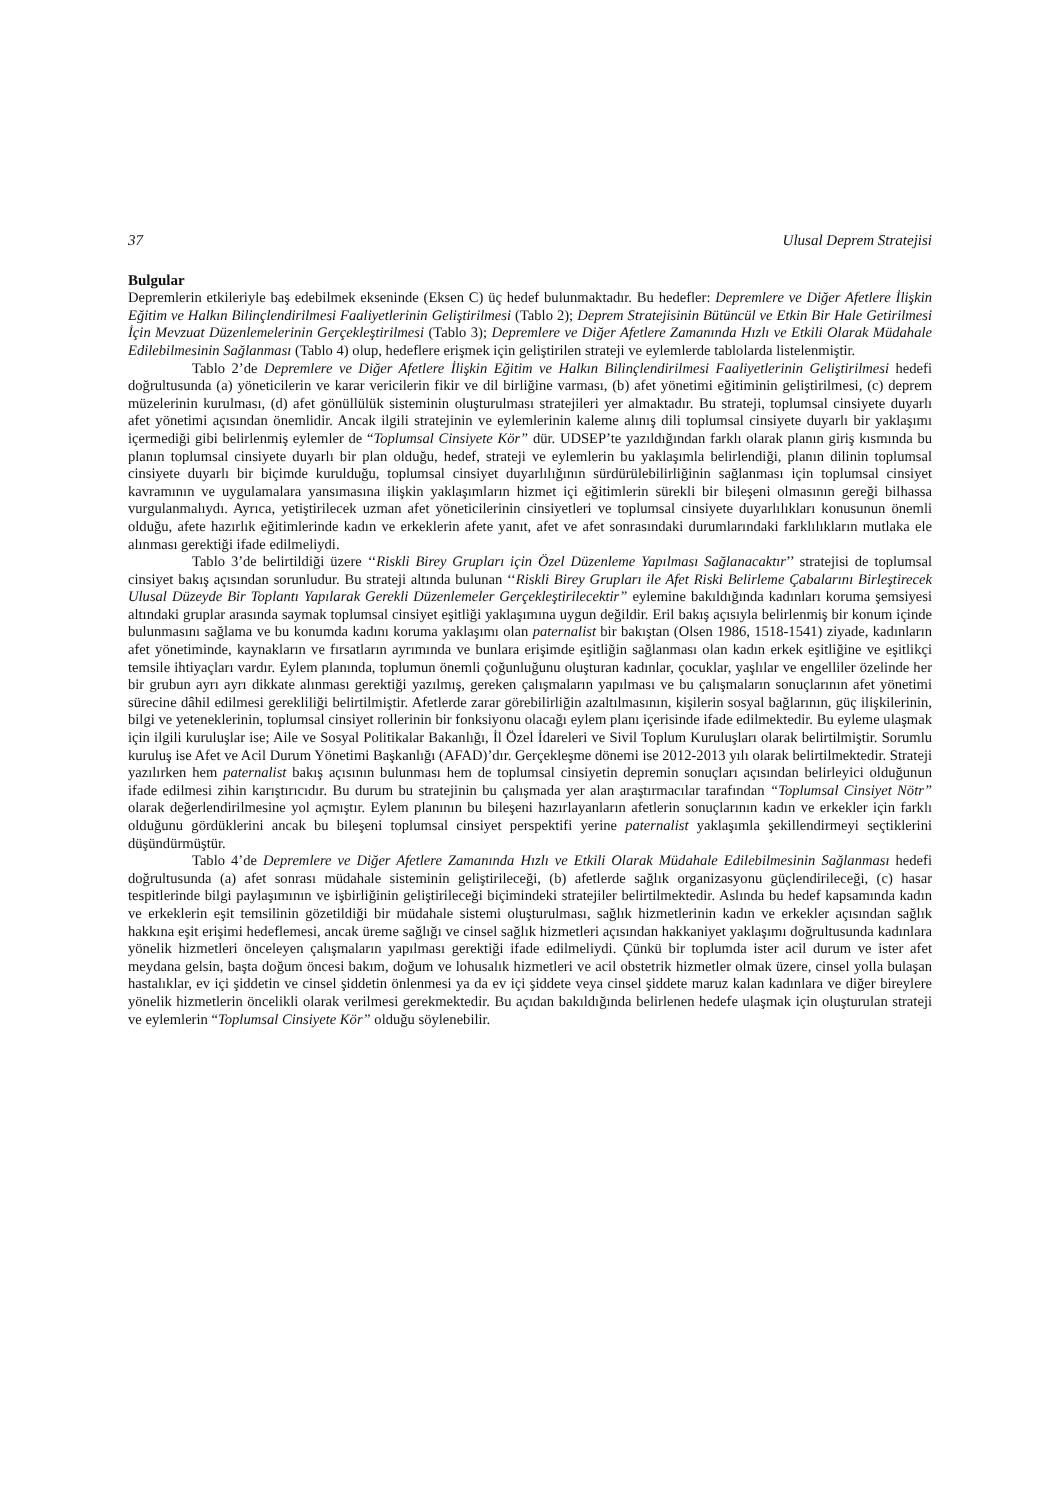37 Ulusal Deprem Stratejisi
Bulgular
Depremlerin etkileriyle baş edebilmek ekseninde (Eksen C) üç hedef bulunmaktadır. Bu hedefler: Depremlere ve Diğer Afetlere İlişkin Eğitim ve Halkın Bilinçlendirilmesi Faaliyetlerinin Geliştirilmesi (Tablo 2); Deprem Stratejisinin Bütüncül ve Etkin Bir Hale Getirilmesi İçin Mevzuat Düzenlemelerinin Gerçekleştirilmesi (Tablo 3); Depremlere ve Diğer Afetlere Zamanında Hızlı ve Etkili Olarak Müdahale Edilebilmesinin Sağlanması (Tablo 4) olup, hedeflere erişmek için geliştirilen strateji ve eylemlerde tablolarda listelenmiştir.
Tablo 2’de Depremlere ve Diğer Afetlere İlişkin Eğitim ve Halkın Bilinçlendirilmesi Faaliyetlerinin Geliştirilmesi hedefi doğrultusunda (a) yöneticilerin ve karar vericilerin fikir ve dil birliğine varması, (b) afet yönetimi eğitiminin geliştirilmesi, (c) deprem müzelerinin kurulması, (d) afet gönüllülük sisteminin oluşturulması stratejileri yer almaktadır. Bu strateji, toplumsal cinsiyete duyarlı afet yönetimi açısından önemlidir. Ancak ilgili stratejinin ve eylemlerinin kaleme alınış dili toplumsal cinsiyete duyarlı bir yaklaşımı içermediği gibi belirlenmiş eylemler de “Toplumsal Cinsiyete Kör” dür. UDSEP’te yazıldığından farklı olarak planın giriş kısmında bu planın toplumsal cinsiyete duyarlı bir plan olduğu, hedef, strateji ve eylemlerin bu yaklaşımla belirlendiği, planın dilinin toplumsal cinsiyete duyarlı bir biçimde kurulduğu, toplumsal cinsiyet duyarlılığının sürdürülebilirliğinin sağlanması için toplumsal cinsiyet kavramının ve uygulamalara yansımasına ilişkin yaklaşımların hizmet içi eğitimlerin sürekli bir bileşeni olmasının gereği bilhassa vurgulanmalıydı. Ayrıca, yetiştirilecek uzman afet yöneticilerinin cinsiyetleri ve toplumsal cinsiyete duyarlılıkları konusunun önemli olduğu, afete hazırlık eğitimlerinde kadın ve erkeklerin afete yanıt, afet ve afet sonrasındaki durumlarındaki farklılıkların mutlaka ele alınması gerektiği ifade edilmeliydi.
Tablo 3’de belirtildiği üzere ‘‘Riskli Birey Grupları için Özel Düzenleme Yapılması Sağlanacaktır’’ stratejisi de toplumsal cinsiyet bakış açısından sorunludur. Bu strateji altında bulunan ‘‘Riskli Birey Grupları ile Afet Riski Belirleme Çabalarını Birleştirecek Ulusal Düzeyde Bir Toplantı Yapılarak Gerekli Düzenlemeler Gerçekleştirilecektir” eylemine bakıldığında kadınları koruma şemsiyesi altındaki gruplar arasında saymak toplumsal cinsiyet eşitliği yaklaşımına uygun değildir. Eril bakış açısıyla belirlenmiş bir konum içinde bulunmasını sağlama ve bu konumda kadını koruma yaklaşımı olan paternalist bir bakıştan (Olsen 1986, 1518-1541) ziyade, kadınların afet yönetiminde, kaynakların ve fırsatların ayrımında ve bunlara erişimde eşitliğin sağlanması olan kadın erkek eşitliğine ve eşitlikçi temsile ihtiyaçları vardır. Eylem planında, toplumun önemli çoğunluğunu oluşturan kadınlar, çocuklar, yaşlılar ve engelliler özelinde her bir grubun ayrı ayrı dikkate alınması gerektiği yazılmış, gereken çalışmaların yapılması ve bu çalışmaların sonuçlarının afet yönetimi sürecine dâhil edilmesi gerekliliği belirtilmiştir. Afetlerde zarar görebilirliğin azaltılmasının, kişilerin sosyal bağlarının, güç ilişkilerinin, bilgi ve yeteneklerinin, toplumsal cinsiyet rollerinin bir fonksiyonu olacağı eylem planı içerisinde ifade edilmektedir. Bu eyleme ulaşmak için ilgili kuruluşlar ise; Aile ve Sosyal Politikalar Bakanlığı, İl Özel İdareleri ve Sivil Toplum Kuruluşları olarak belirtilmiştir. Sorumlu kuruluş ise Afet ve Acil Durum Yönetimi Başkanlığı (AFAD)’dır. Gerçekleşme dönemi ise 2012-2013 yılı olarak belirtilmektedir. Strateji yazılırken hem paternalist bakış açısının bulunması hem de toplumsal cinsiyetin depremin sonuçları açısından belirleyici olduğunun ifade edilmesi zihin karıştırıcıdır. Bu durum bu stratejinin bu çalışmada yer alan araştırmacılar tarafından “Toplumsal Cinsiyet Nötr” olarak değerlendirilmesine yol açmıştır. Eylem planının bu bileşeni hazırlayanların afetlerin sonuçlarının kadın ve erkekler için farklı olduğunu gördüklerini ancak bu bileşeni toplumsal cinsiyet perspektifi yerine paternalist yaklaşımla şekillendirmeyi seçtiklerini düşündürmüştür.
Tablo 4’de Depremlere ve Diğer Afetlere Zamanında Hızlı ve Etkili Olarak Müdahale Edilebilmesinin Sağlanması hedefi doğrultusunda (a) afet sonrası müdahale sisteminin geliştirileceği, (b) afetlerde sağlık organizasyonu güçlendirileceği, (c) hasar tespitlerinde bilgi paylaşımının ve işbirliğinin geliştirileceği biçimindeki stratejiler belirtilmektedir. Aslında bu hedef kapsamında kadın ve erkeklerin eşit temsilinin gözetildiği bir müdahale sistemi oluşturulması, sağlık hizmetlerinin kadın ve erkekler açısından sağlık hakkına eşit erişimi hedeflemesi, ancak üreme sağlığı ve cinsel sağlık hizmetleri açısından hakkaniyet yaklaşımı doğrultusunda kadınlara yönelik hizmetleri önceleyen çalışmaların yapılması gerektiği ifade edilmeliydi. Çünkü bir toplumda ister acil durum ve ister afet meydana gelsin, başta doğum öncesi bakım, doğum ve lohusalık hizmetleri ve acil obstetrik hizmetler olmak üzere, cinsel yolla bulaşan hastalıklar, ev içi şiddetin ve cinsel şiddetin önlenmesi ya da ev içi şiddete veya cinsel şiddete maruz kalan kadınlara ve diğer bireylere yönelik hizmetlerin öncelikli olarak verilmesi gerekmektedir. Bu açıdan bakıldığında belirlenen hedefe ulaşmak için oluşturulan strateji ve eylemlerin “Toplumsal Cinsiyete Kör” olduğu söylenebilir.